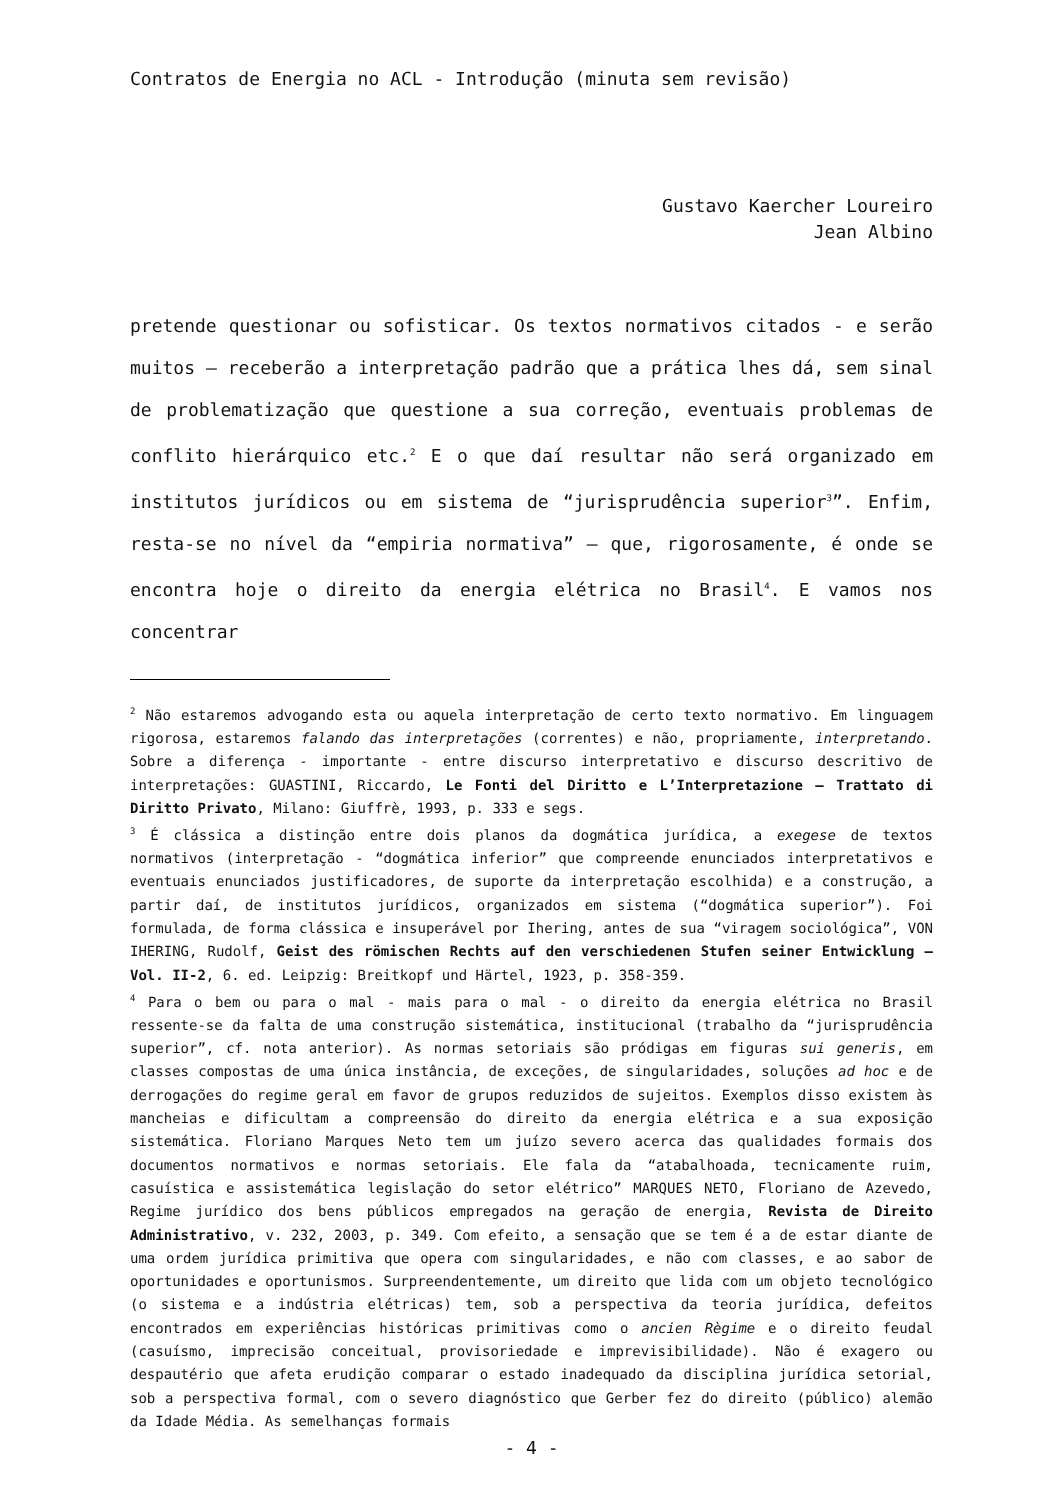Contratos de Energia no ACL - Introdução (minuta sem revisão)
Gustavo Kaercher Loureiro
Jean Albino
pretende questionar ou sofisticar. Os textos normativos citados - e serão muitos – receberão a interpretação padrão que a prática lhes dá, sem sinal de problematização que questione a sua correção, eventuais problemas de conflito hierárquico etc.<sup>2</sup> E o que daí resultar não será organizado em institutos jurídicos ou em sistema de “jurisprudência superior<sup>3</sup>”. Enfim, resta-se no nível da “empiria normativa” – que, rigorosamente, é onde se encontra hoje o direito da energia elétrica no Brasil<sup>4</sup>. E vamos nos concentrar
<sup>2</sup> Não estaremos advogando esta ou aquela interpretação de certo texto normativo. Em linguagem rigorosa, estaremos falando das interpretações (correntes) e não, propriamente, interpretando. Sobre a diferença - importante - entre discurso interpretativo e discurso descritivo de interpretações: GUASTINI, Riccardo, Le Fonti del Diritto e L’Interpretazione – Trattato di Diritto Privato, Milano: Giuffrè, 1993, p. 333 e segs.
<sup>3</sup> É clássica a distinção entre dois planos da dogmática jurídica, a exegese de textos normativos (interpretação - “dogmática inferior” que compreende enunciados interpretativos e eventuais enunciados justificadores, de suporte da interpretação escolhida) e a construção, a partir daí, de institutos jurídicos, organizados em sistema (“dogmática superior”). Foi formulada, de forma clássica e insuperável por Ihering, antes de sua “viragem sociológica”, VON IHERING, Rudolf, Geist des römischen Rechts auf den verschiedenen Stufen seiner Entwicklung – Vol. II-2, 6. ed. Leipzig: Breitkopf und Härtel, 1923, p. 358-359.
<sup>4</sup> Para o bem ou para o mal - mais para o mal - o direito da energia elétrica no Brasil ressente-se da falta de uma construção sistemática, institucional (trabalho da “jurisprudência superior”, cf. nota anterior). As normas setoriais são pródigas em figuras sui generis, em classes compostas de uma única instância, de exceções, de singularidades, soluções ad hoc e de derrogações do regime geral em favor de grupos reduzidos de sujeitos. Exemplos disso existem às mancheias e dificultam a compreensão do direito da energia elétrica e a sua exposição sistemática. Floriano Marques Neto tem um juízo severo acerca das qualidades formais dos documentos normativos e normas setoriais. Ele fala da “atabalhoada, tecnicamente ruim, casuística e assistemática legislação do setor elétrico” MARQUES NETO, Floriano de Azevedo, Regime jurídico dos bens públicos empregados na geração de energia, Revista de Direito Administrativo, v. 232, 2003, p. 349. Com efeito, a sensação que se tem é a de estar diante de uma ordem jurídica primitiva que opera com singularidades, e não com classes, e ao sabor de oportunidades e oportunismos. Surpreendentemente, um direito que lida com um objeto tecnológico (o sistema e a indústria elétricas) tem, sob a perspectiva da teoria jurídica, defeitos encontrados em experiências históricas primitivas como o ancien Règime e o direito feudal (casuísmo, imprecisão conceitual, provisoriedade e imprevisibilidade). Não é exagero ou despautério que afeta erudição comparar o estado inadequado da disciplina jurídica setorial, sob a perspectiva formal, com o severo diagnóstico que Gerber fez do direito (público) alemão da Idade Média. As semelhanças formais
- 4 -